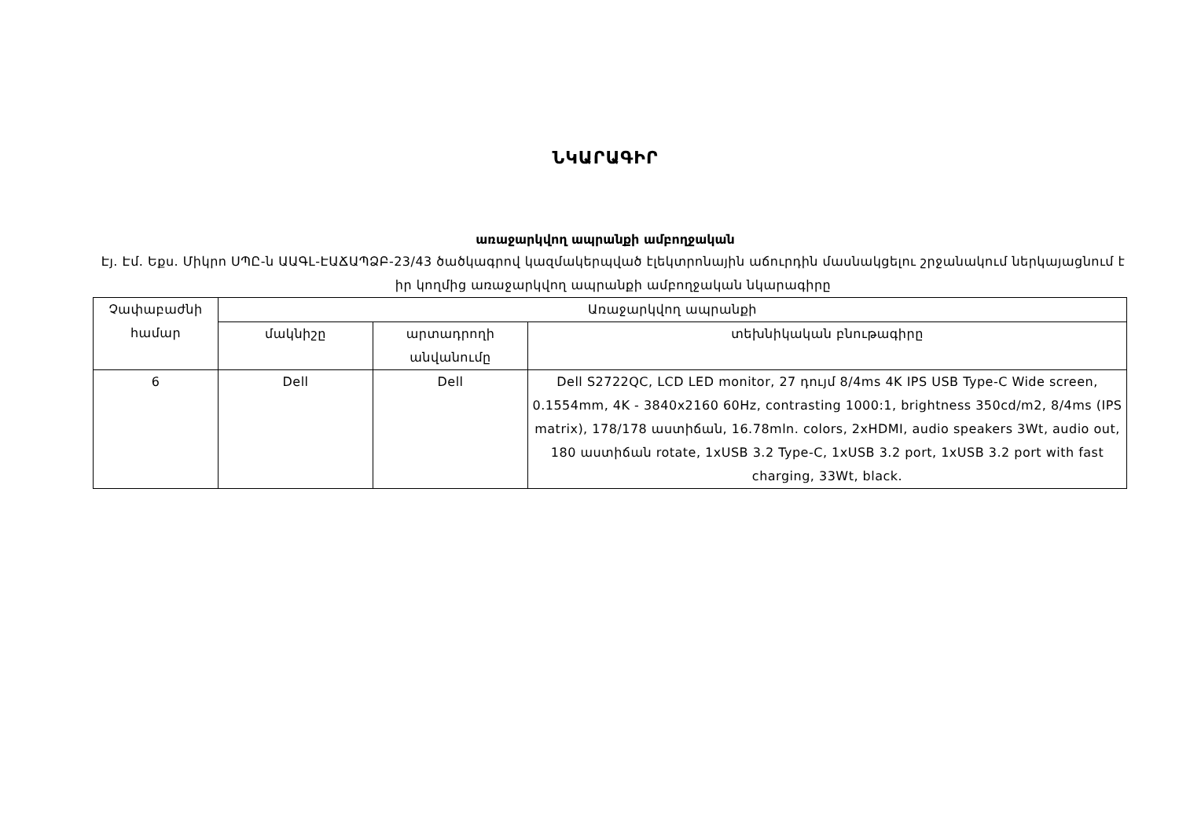ՆԿԱՐԱԳԻՐ
առաջարկվող ապրանքի ամբողջական
Էյ. Էմ. Եքս. Միկրո ՍՊԸ-ն ԱԱԳԼ-ԷԱՃԱՊՁԲ-23/43 ծածկագրով կազմակերպված էլեկտրոնային աճուրդին մասնակցելու շրջանակում ներկայացնում է իր կողմից առաջարկվող ապրանքի ամբողջական նկարագիրը
| Չափաբաժնի համար | Առաջարկվող ապրանքի | | |
| --- | --- | --- | --- |
| | մակնիշը | արտադրողի անվանումը | տեխնիկական բնութագիրը |
| 6 | Dell | Dell | Dell S2722QC, LCD LED monitor, 27 դույմ 8/4ms 4K IPS USB Type-C Wide screen, 0.1554mm, 4K - 3840x2160 60Hz, contrasting 1000:1, brightness 350cd/m2, 8/4ms (IPS matrix), 178/178 աստիճան, 16.78mln. colors, 2xHDMI, audio speakers 3Wt, audio out, 180 աստիճան rotate, 1xUSB 3.2 Type-C, 1xUSB 3.2 port, 1xUSB 3.2 port with fast charging, 33Wt, black. |